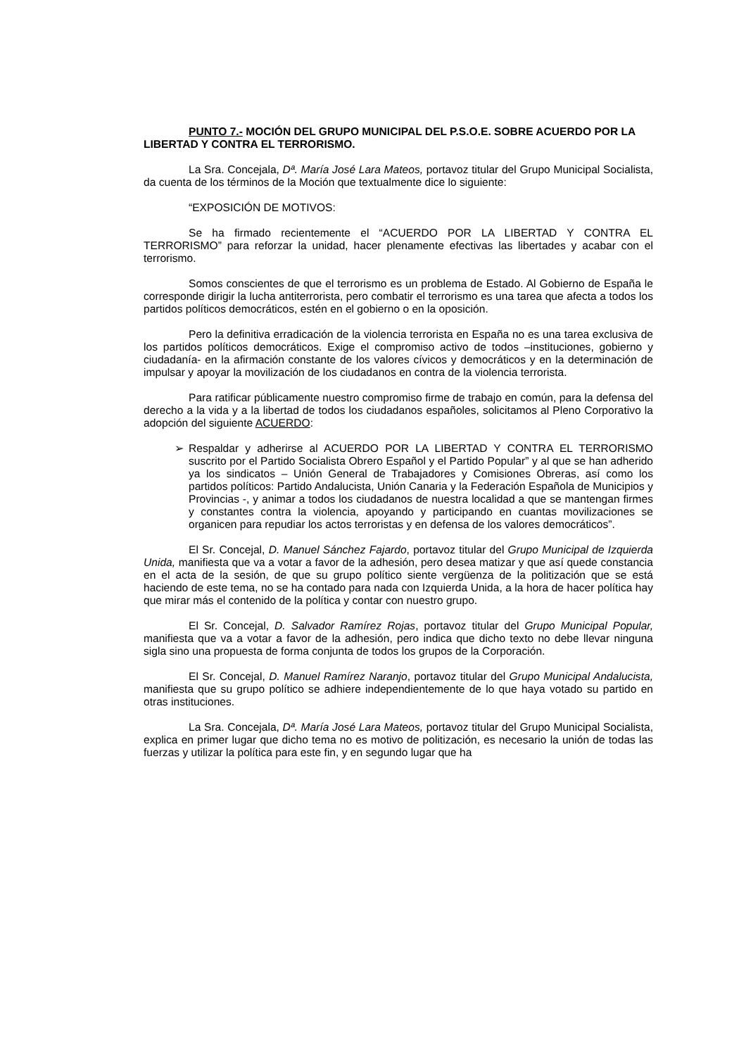PUNTO 7.- MOCIÓN DEL GRUPO MUNICIPAL DEL P.S.O.E. SOBRE ACUERDO POR LA LIBERTAD Y CONTRA EL TERRORISMO.
La Sra. Concejala, Dª. María José Lara Mateos, portavoz titular del Grupo Municipal Socialista, da cuenta de los términos de la Moción que textualmente dice lo siguiente:
“EXPOSICIÓN DE MOTIVOS:
Se ha firmado recientemente el “ACUERDO POR LA LIBERTAD Y CONTRA EL TERRORISMO” para reforzar la unidad, hacer plenamente efectivas las libertades y acabar con el terrorismo.
Somos conscientes de que el terrorismo es un problema de Estado. Al Gobierno de España le corresponde dirigir la lucha antiterrorista, pero combatir el terrorismo es una tarea que afecta a todos los partidos políticos democráticos, estén en el gobierno o en la oposición.
Pero la definitiva erradicación de la violencia terrorista en España no es una tarea exclusiva de los partidos políticos democráticos. Exige el compromiso activo de todos –instituciones, gobierno y ciudadanía- en la afirmación constante de los valores cívicos y democráticos y en la determinación de impulsar y apoyar la movilización de los ciudadanos en contra de la violencia terrorista.
Para ratificar públicamente nuestro compromiso firme de trabajo en común, para la defensa del derecho a la vida y a la libertad de todos los ciudadanos españoles, solicitamos al Pleno Corporativo la adopción del siguiente ACUERDO:
➢ Respaldar y adherirse al ACUERDO POR LA LIBERTAD Y CONTRA EL TERRORISMO suscrito por el Partido Socialista Obrero Español y el Partido Popular” y al que se han adherido ya los sindicatos – Unión General de Trabajadores y Comisiones Obreras, así como los partidos políticos: Partido Andalucista, Unión Canaria y la Federación Española de Municipios y Provincias -, y animar a todos los ciudadanos de nuestra localidad a que se mantengan firmes y constantes contra la violencia, apoyando y participando en cuantas movilizaciones se organicen para repudiar los actos terroristas y en defensa de los valores democráticos”.
El Sr. Concejal, D. Manuel Sánchez Fajardo, portavoz titular del Grupo Municipal de Izquierda Unida, manifiesta que va a votar a favor de la adhesión, pero desea matizar y que así quede constancia en el acta de la sesión, de que su grupo político siente vergüenza de la politización que se está haciendo de este tema, no se ha contado para nada con Izquierda Unida, a la hora de hacer política hay que mirar más el contenido de la política y contar con nuestro grupo.
El Sr. Concejal, D. Salvador Ramírez Rojas, portavoz titular del Grupo Municipal Popular, manifiesta que va a votar a favor de la adhesión, pero indica que dicho texto no debe llevar ninguna sigla sino una propuesta de forma conjunta de todos los grupos de la Corporación.
El Sr. Concejal, D. Manuel Ramírez Naranjo, portavoz titular del Grupo Municipal Andalucista, manifiesta que su grupo político se adhiere independientemente de lo que haya votado su partido en otras instituciones.
La Sra. Concejala, Dª. María José Lara Mateos, portavoz titular del Grupo Municipal Socialista, explica en primer lugar que dicho tema no es motivo de politización, es necesario la unión de todas las fuerzas y utilizar la política para este fin, y en segundo lugar que ha